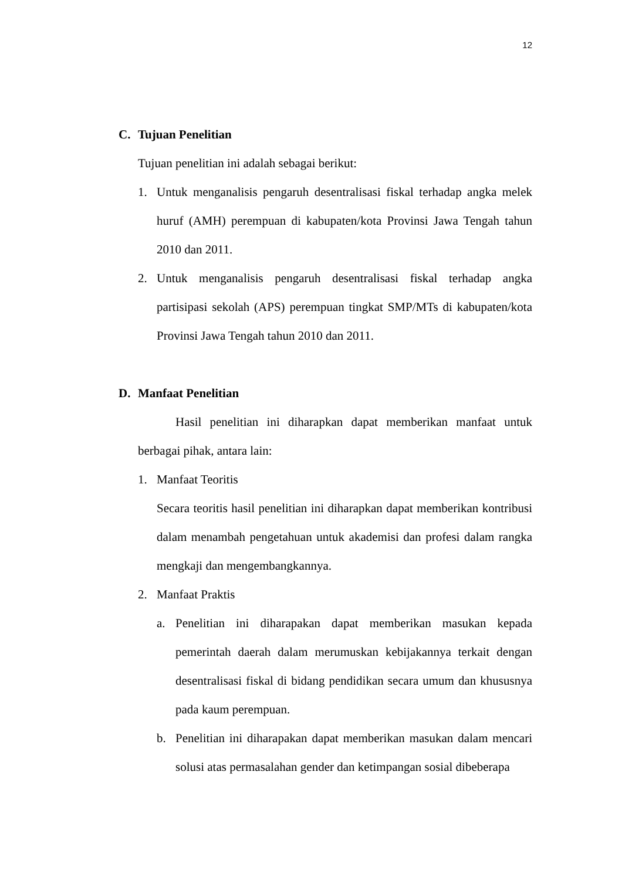12
C. Tujuan Penelitian
Tujuan penelitian ini adalah sebagai berikut:
1. Untuk menganalisis pengaruh desentralisasi fiskal terhadap angka melek huruf (AMH) perempuan di kabupaten/kota Provinsi Jawa Tengah tahun 2010 dan 2011.
2. Untuk menganalisis pengaruh desentralisasi fiskal terhadap angka partisipasi sekolah (APS) perempuan tingkat SMP/MTs di kabupaten/kota Provinsi Jawa Tengah tahun 2010 dan 2011.
D. Manfaat Penelitian
Hasil penelitian ini diharapkan dapat memberikan manfaat untuk berbagai pihak, antara lain:
1. Manfaat Teoritis
Secara teoritis hasil penelitian ini diharapkan dapat memberikan kontribusi dalam menambah pengetahuan untuk akademisi dan profesi dalam rangka mengkaji dan mengembangkannya.
2. Manfaat Praktis
a. Penelitian ini diharapakan dapat memberikan masukan kepada pemerintah daerah dalam merumuskan kebijakannya terkait dengan desentralisasi fiskal di bidang pendidikan secara umum dan khususnya pada kaum perempuan.
b. Penelitian ini diharapakan dapat memberikan masukan dalam mencari solusi atas permasalahan gender dan ketimpangan sosial dibeberapa